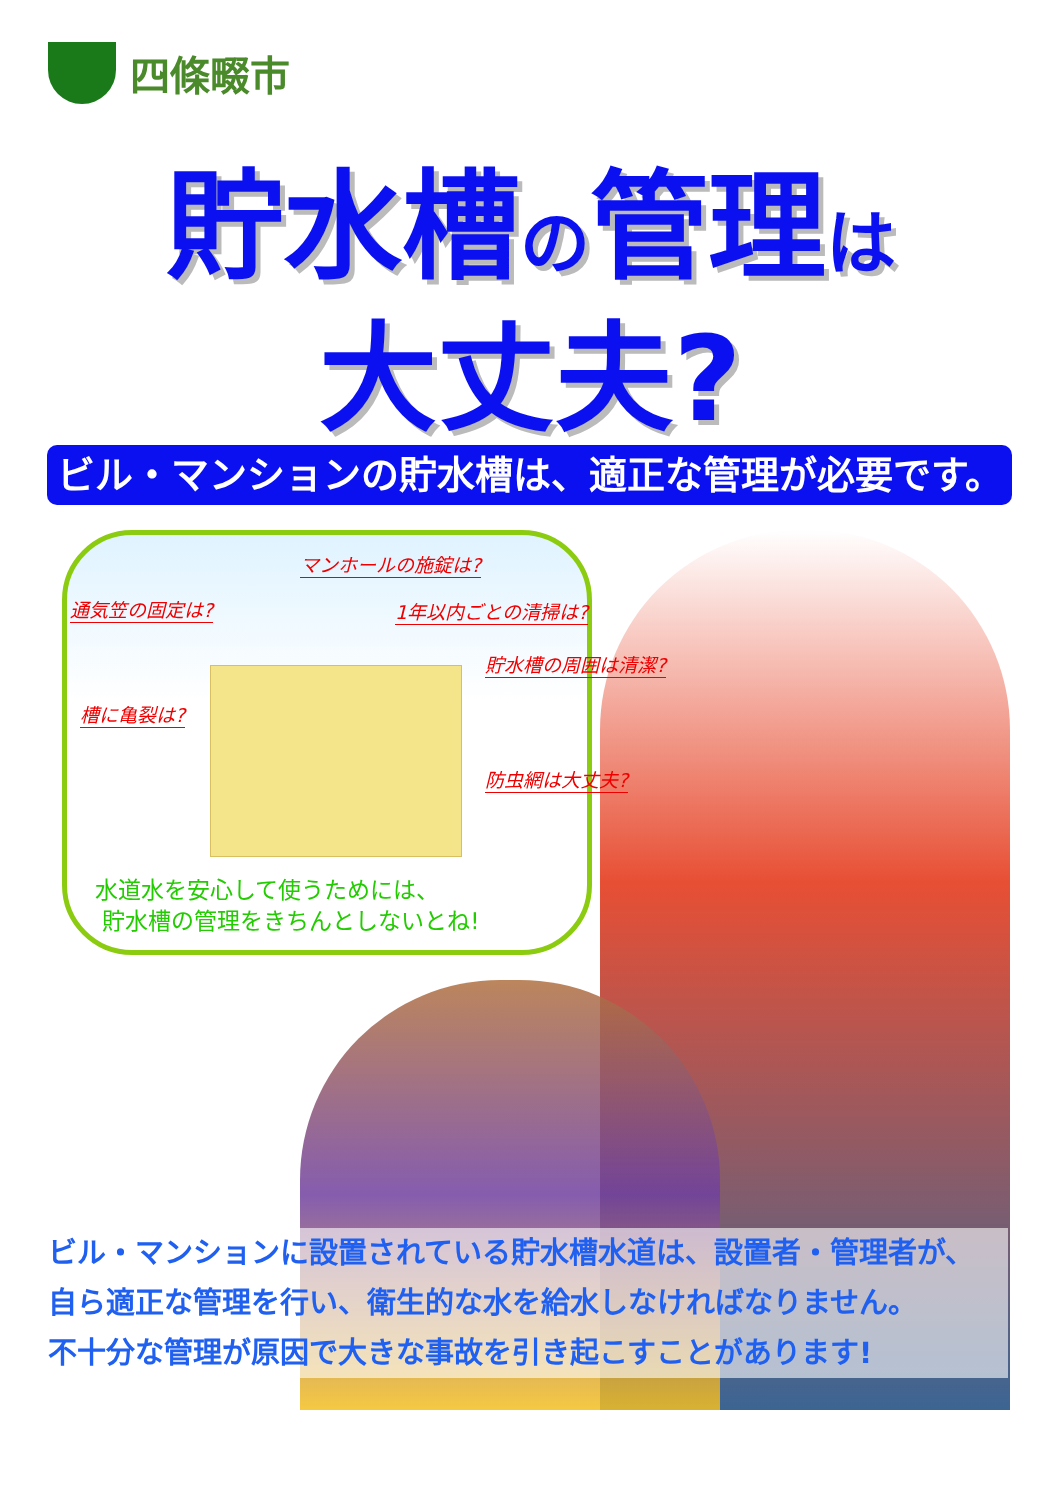四條畷市
貯水槽の管理は
大丈夫?
ビル・マンションの貯水槽は、適正な管理が必要です。
マンホールの施錠は?
通気笠の固定は? 1年以内ごとの清掃は?
貯水槽の周囲は清潔?
槽に亀裂は?
防虫網は大丈夫?
水道水を安心して使うためには、
貯水槽の管理をきちんとしないとね!
ビル・マンションに設置されている貯水槽水道は、設置者・管理者が、
自ら適正な管理を行い、衛生的な水を給水しなければなりません。
不十分な管理が原因で大きな事故を引き起こすことがあります!